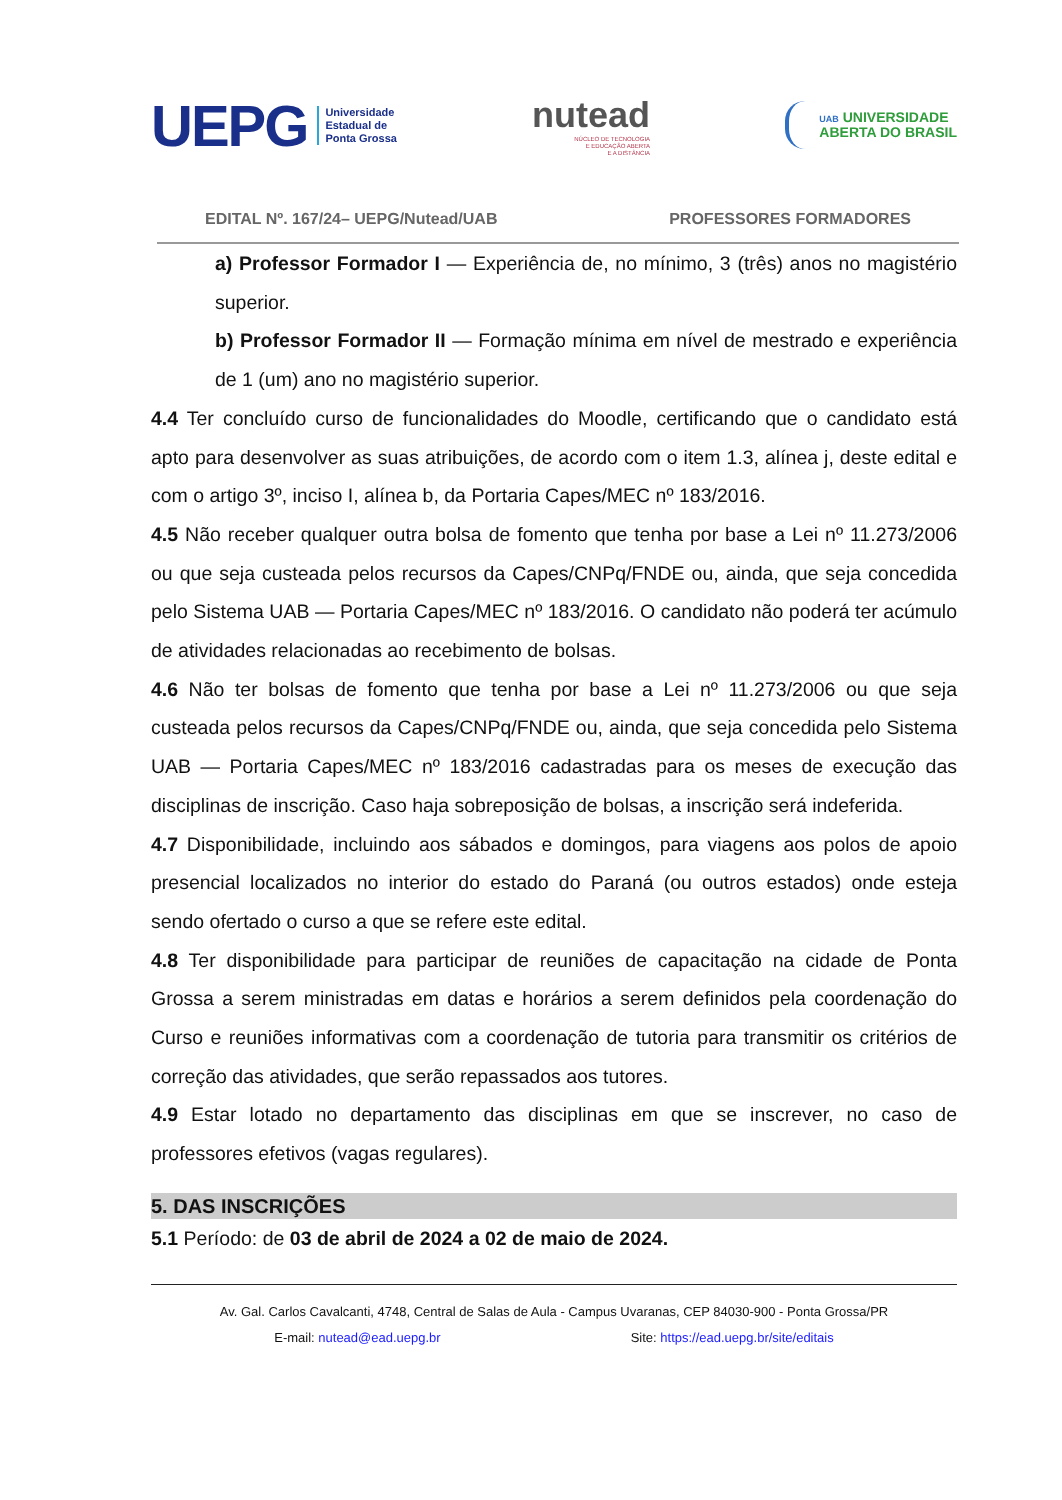UEPG Universidade
Estadual de
Ponta Grossa
nutead
NÚCLEO DE TECNOLOGIA
E EDUCAÇÃO ABERTA
E A DISTÂNCIA
UAB UNIVERSIDADE
ABERTA DO BRASIL
EDITAL Nº. 167/24– UEPG/Nutead/UAB PROFESSORES FORMADORES
a) Professor Formador I — Experiência de, no mínimo, 3 (três) anos no magistério superior.
b) Professor Formador II — Formação mínima em nível de mestrado e experiência de 1 (um) ano no magistério superior.
4.4 Ter concluído curso de funcionalidades do Moodle, certificando que o candidato está apto para desenvolver as suas atribuições, de acordo com o item 1.3, alínea j, deste edital e com o artigo 3º, inciso I, alínea b, da Portaria Capes/MEC nº 183/2016.
4.5 Não receber qualquer outra bolsa de fomento que tenha por base a Lei nº 11.273/2006 ou que seja custeada pelos recursos da Capes/CNPq/FNDE ou, ainda, que seja concedida pelo Sistema UAB — Portaria Capes/MEC nº 183/2016. O candidato não poderá ter acúmulo de atividades relacionadas ao recebimento de bolsas.
4.6 Não ter bolsas de fomento que tenha por base a Lei nº 11.273/2006 ou que seja custeada pelos recursos da Capes/CNPq/FNDE ou, ainda, que seja concedida pelo Sistema UAB — Portaria Capes/MEC nº 183/2016 cadastradas para os meses de execução das disciplinas de inscrição. Caso haja sobreposição de bolsas, a inscrição será indeferida.
4.7 Disponibilidade, incluindo aos sábados e domingos, para viagens aos polos de apoio presencial localizados no interior do estado do Paraná (ou outros estados) onde esteja sendo ofertado o curso a que se refere este edital.
4.8 Ter disponibilidade para participar de reuniões de capacitação na cidade de Ponta Grossa a serem ministradas em datas e horários a serem definidos pela coordenação do Curso e reuniões informativas com a coordenação de tutoria para transmitir os critérios de correção das atividades, que serão repassados aos tutores.
4.9 Estar lotado no departamento das disciplinas em que se inscrever, no caso de professores efetivos (vagas regulares).
5. DAS INSCRIÇÕES
5.1 Período: de 03 de abril de 2024 a 02 de maio de 2024.
Av. Gal. Carlos Cavalcanti, 4748, Central de Salas de Aula - Campus Uvaranas, CEP 84030-900 - Ponta Grossa/PR
E-mail: nutead@ead.uepg.br Site: https://ead.uepg.br/site/editais